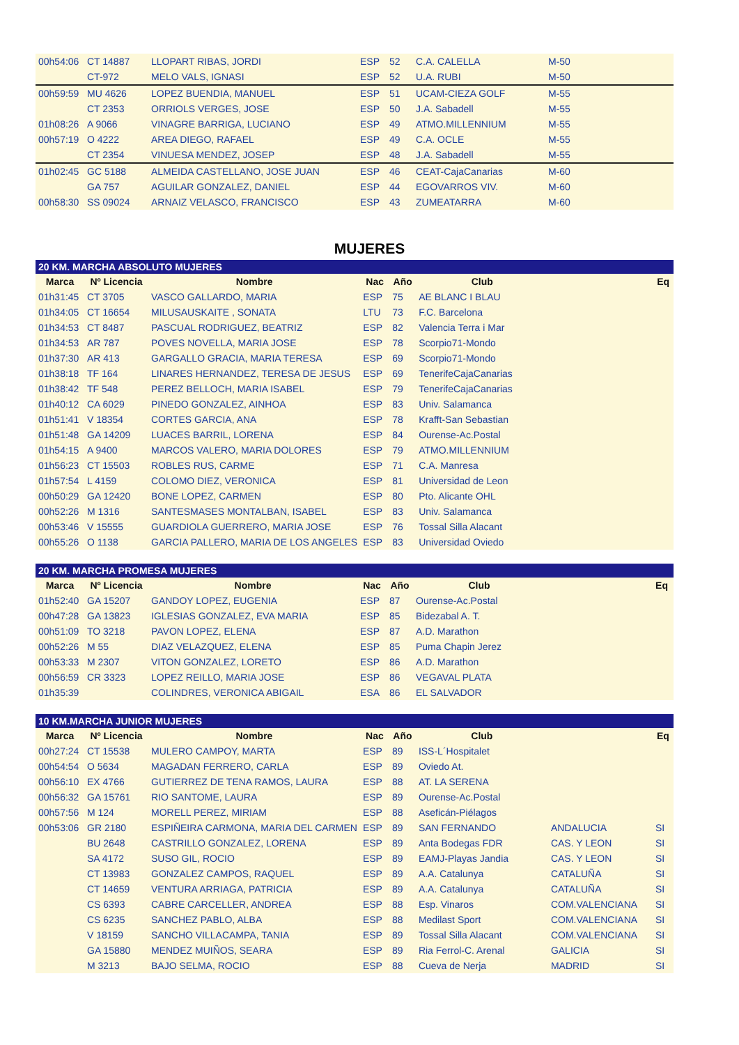| 00h54:06 | CT 14887 | LLOPART RIBAS, JORDI | ESP | 52 | C.A. CALELLA | M-50 | |
| | CT-972 | MELO VALS, IGNASI | ESP | 52 | U.A. RUBI | M-50 | |
| 00h59:59 | MU 4626 | LOPEZ BUENDIA, MANUEL | ESP | 51 | UCAM-CIEZA GOLF | M-55 | |
| | CT 2353 | ORRIOLS VERGES, JOSE | ESP | 50 | J.A. Sabadell | M-55 | |
| 01h08:26 | A 9066 | VINAGRE BARRIGA, LUCIANO | ESP | 49 | ATMO.MILLENNIUM | M-55 | |
| 00h57:19 | O 4222 | AREA DIEGO, RAFAEL | ESP | 49 | C.A. OCLE | M-55 | |
| | CT 2354 | VINUESA MENDEZ, JOSEP | ESP | 48 | J.A. Sabadell | M-55 | |
| 01h02:45 | GC 5188 | ALMEIDA CASTELLANO, JOSE JUAN | ESP | 46 | CEAT-CajaCanarias | M-60 | |
| | GA 757 | AGUILAR GONZALEZ, DANIEL | ESP | 44 | EGOVARROS VIV. | M-60 | |
| 00h58:30 | SS 09024 | ARNAIZ VELASCO, FRANCISCO | ESP | 43 | ZUMEATARRA | M-60 | |
MUJERES
| 20 KM. MARCHA ABSOLUTO MUJERES | | | | | | | |
| Marca | Nº Licencia | Nombre | Nac | Año | Club | | Eq |
| 01h31:45 | CT 3705 | VASCO GALLARDO, MARIA | ESP | 75 | AE BLANC I BLAU | | |
| 01h34:05 | CT 16654 | MILUSAUSKAITE , SONATA | LTU | 73 | F.C. Barcelona | | |
| 01h34:53 | CT 8487 | PASCUAL RODRIGUEZ, BEATRIZ | ESP | 82 | Valencia Terra i Mar | | |
| 01h34:53 | AR 787 | POVES NOVELLA, MARIA JOSE | ESP | 78 | Scorpio71-Mondo | | |
| 01h37:30 | AR 413 | GARGALLO GRACIA, MARIA TERESA | ESP | 69 | Scorpio71-Mondo | | |
| 01h38:18 | TF 164 | LINARES HERNANDEZ, TERESA DE JESUS | ESP | 69 | TenerifeCajaCanarias | | |
| 01h38:42 | TF 548 | PEREZ BELLOCH, MARIA ISABEL | ESP | 79 | TenerifeCajaCanarias | | |
| 01h40:12 | CA 6029 | PINEDO GONZALEZ, AINHOA | ESP | 83 | Univ. Salamanca | | |
| 01h51:41 | V 18354 | CORTES GARCIA, ANA | ESP | 78 | Krafft-San Sebastian | | |
| 01h51:48 | GA 14209 | LUACES BARRIL, LORENA | ESP | 84 | Ourense-Ac.Postal | | |
| 01h54:15 | A 9400 | MARCOS VALERO, MARIA DOLORES | ESP | 79 | ATMO.MILLENNIUM | | |
| 01h56:23 | CT 15503 | ROBLES RUS, CARME | ESP | 71 | C.A. Manresa | | |
| 01h57:54 | L 4159 | COLOMO DIEZ, VERONICA | ESP | 81 | Universidad de Leon | | |
| 00h50:29 | GA 12420 | BONE LOPEZ, CARMEN | ESP | 80 | Pto. Alicante OHL | | |
| 00h52:26 | M 1316 | SANTESMASES MONTALBAN, ISABEL | ESP | 83 | Univ. Salamanca | | |
| 00h53:46 | V 15555 | GUARDIOLA GUERRERO, MARIA JOSE | ESP | 76 | Tossal Silla Alacant | | |
| 00h55:26 | O 1138 | GARCIA PALLERO, MARIA DE LOS ANGELES | ESP | 83 | Universidad Oviedo | | |
| 20 KM. MARCHA PROMESA MUJERES | | | | | | | |
| Marca | Nº Licencia | Nombre | Nac | Año | Club | | Eq |
| 01h52:40 | GA 15207 | GANDOY LOPEZ, EUGENIA | ESP | 87 | Ourense-Ac.Postal | | |
| 00h47:28 | GA 13823 | IGLESIAS GONZALEZ, EVA MARIA | ESP | 85 | Bidezabal A. T. | | |
| 00h51:09 | TO 3218 | PAVON LOPEZ, ELENA | ESP | 87 | A.D. Marathon | | |
| 00h52:26 | M 55 | DIAZ VELAZQUEZ, ELENA | ESP | 85 | Puma Chapin Jerez | | |
| 00h53:33 | M 2307 | VITON GONZALEZ, LORETO | ESP | 86 | A.D. Marathon | | |
| 00h56:59 | CR 3323 | LOPEZ REILLO, MARIA JOSE | ESP | 86 | VEGAVAL PLATA | | |
| 01h35:39 | | COLINDRES, VERONICA ABIGAIL | ESA | 86 | EL SALVADOR | | |
| 10 KM.MARCHA JUNIOR MUJERES | | | | | | | |
| Marca | Nº Licencia | Nombre | Nac | Año | Club | | Eq |
| 00h27:24 | CT 15538 | MULERO CAMPOY, MARTA | ESP | 89 | ISS-L´Hospitalet | | |
| 00h54:54 | O 5634 | MAGADAN FERRERO, CARLA | ESP | 89 | Oviedo At. | | |
| 00h56:10 | EX 4766 | GUTIERREZ DE TENA RAMOS, LAURA | ESP | 88 | AT. LA SERENA | | |
| 00h56:32 | GA 15761 | RIO SANTOME, LAURA | ESP | 89 | Ourense-Ac.Postal | | |
| 00h57:56 | M 124 | MORELL PEREZ, MIRIAM | ESP | 88 | Aseficán-Piélagos | | |
| 00h53:06 | GR 2180 | ESPIÑEIRA CARMONA, MARIA DEL CARMEN | ESP | 89 | SAN FERNANDO | ANDALUCIA | SI |
| | BU 2648 | CASTRILLO GONZALEZ, LORENA | ESP | 89 | Anta Bodegas FDR | CAS. Y LEON | SI |
| | SA 4172 | SUSO GIL, ROCIO | ESP | 89 | EAMJ-Playas Jandia | CAS. Y LEON | SI |
| | CT 13983 | GONZALEZ CAMPOS, RAQUEL | ESP | 89 | A.A. Catalunya | CATALUÑA | SI |
| | CT 14659 | VENTURA ARRIAGA, PATRICIA | ESP | 89 | A.A. Catalunya | CATALUÑA | SI |
| | CS 6393 | CABRE CARCELLER, ANDREA | ESP | 88 | Esp. Vinaros | COM.VALENCIANA | SI |
| | CS 6235 | SANCHEZ PABLO, ALBA | ESP | 88 | Medilast Sport | COM.VALENCIANA | SI |
| | V 18159 | SANCHO VILLACAMPA, TANIA | ESP | 89 | Tossal Silla Alacant | COM.VALENCIANA | SI |
| | GA 15880 | MENDEZ MUIÑOS, SEARA | ESP | 89 | Ria Ferrol-C. Arenal | GALICIA | SI |
| | M 3213 | BAJO SELMA, ROCIO | ESP | 88 | Cueva de Nerja | MADRID | SI |